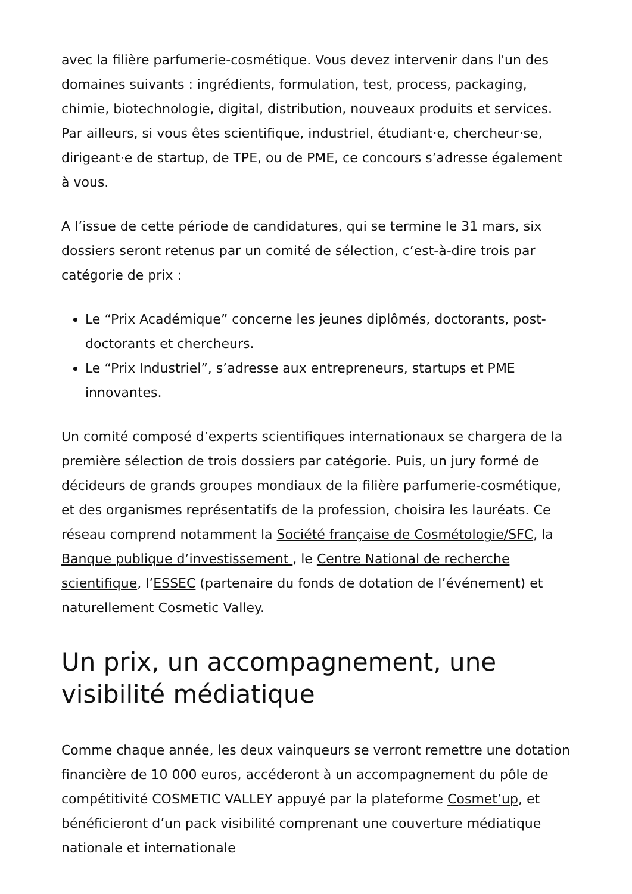avec la filière parfumerie-cosmétique. Vous devez intervenir dans l'un des domaines suivants : ingrédients, formulation, test, process, packaging, chimie, biotechnologie, digital, distribution, nouveaux produits et services. Par ailleurs, si vous êtes scientifique, industriel, étudiant·e, chercheur·se, dirigeant·e de startup, de TPE, ou de PME, ce concours s’adresse également à vous.
A l’issue de cette période de candidatures, qui se termine le 31 mars, six dossiers seront retenus par un comité de sélection, c’est-à-dire trois par catégorie de prix :
Le “Prix Académique” concerne les jeunes diplômés, doctorants, post-doctorants et chercheurs.
Le “Prix Industriel”, s’adresse aux entrepreneurs, startups et PME innovantes.
Un comité composé d’experts scientifiques internationaux se chargera de la première sélection de trois dossiers par catégorie. Puis, un jury formé de décideurs de grands groupes mondiaux de la filière parfumerie-cosmétique, et des organismes représentatifs de la profession, choisira les lauréats. Ce réseau comprend notamment la Société française de Cosmétologie/SFC, la Banque publique d’investissement , le Centre National de recherche scientifique, l’ESSEC (partenaire du fonds de dotation de l’événement) et naturellement Cosmetic Valley.
Un prix, un accompagnement, une visibilité médiatique
Comme chaque année, les deux vainqueurs se verront remettre une dotation financière de 10 000 euros, accéderont à un accompagnement du pôle de compétitivité COSMETIC VALLEY appuyé par la plateforme Cosmet’up, et bénéficieront d’un pack visibilité comprenant une couverture médiatique nationale et internationale